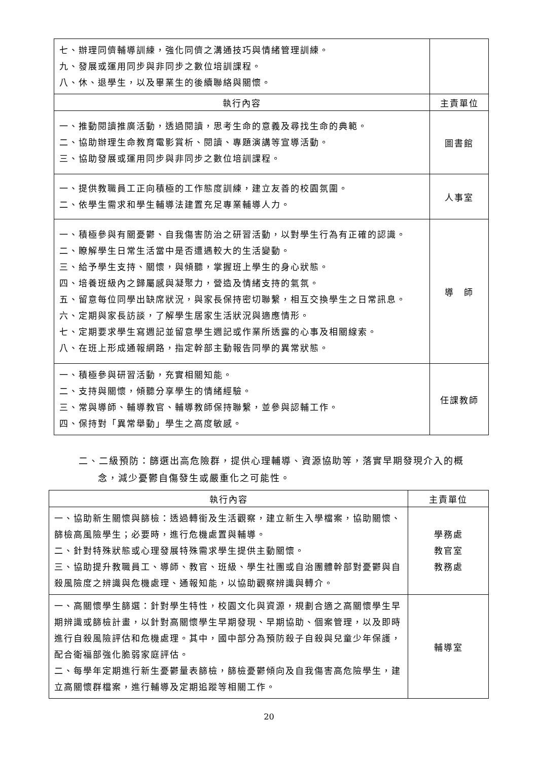| 七、辦理同儕輔導訓練，強化同儕之溝通技巧與情緒管理訓練。 九、發展或運用同步與非同步之數位培訓課程。 八、休、退學生，以及畢業生的後續聯絡與關懷。 | |
| 執行內容 | 主責單位 |
| 一、推動閱讀推廣活動，透過閱讀，思考生命的意義及尋找生命的典範。 二、協助辦理生命教育電影賞析、閱讀、專題演講等宣導活動。 三、協助發展或運用同步與非同步之數位培訓課程。 | 圖書館 |
| 一、提供教職員工正向積極的工作態度訓練，建立友善的校園氛圍。 二、依學生需求和學生輔導法建置充足專業輔導人力。 | 人事室 |
| 一、積極參與有關憂鬱、自我傷害防治之研習活動，以對學生行為有正確的認識。 二、瞭解學生日常生活當中是否遭遇較大的生活變動。 三、給予學生支持、關懷，與傾聽，掌握班上學生的身心狀態。 四、培養班級內之歸屬感與凝聚力，營造及情緒支持的氣氛。 五、留意每位同學出缺席狀況，與家長保持密切聯繫，相互交換學生之日常訊息。 六、定期與家長訪談，了解學生居家生活狀況與適應情形。 七、定期要求學生寫週記並留意學生週記或作業所透露的心事及相關線索。 八、在班上形成通報網路，指定幹部主動報告同學的異常狀態。 | 導 師 |
| 一、積極參與研習活動，充實相關知能。 二、支持與關懷，傾聽分享學生的情緒經驗。 三、常與導師、輔導教官、輔導教師保持聯繫，並參與認輔工作。 四、保持對「異常舉動」學生之高度敏感。 | 任課教師 |
二、二級預防：篩選出高危險群，提供心理輔導、資源協助等，落實早期發現介入的概
念，減少憂鬱自傷發生或嚴重化之可能性。
| 執行內容 | 主責單位 |
| --- | --- |
| 一、協助新生關懷與篩檢：透過轉銜及生活觀察，建立新生入學檔案，協助關懷、篩檢高風險學生；必要時，進行危機處置與輔導。 二、針對特殊狀態或心理發展特殊需求學生提供主動關懷。 三、協助提升教職員工、導師、教官、班級、學生社團或自治團體幹部對憂鬱與自殺風險度之辨識與危機處理、通報知能，以協助觀察辨識與轉介。 | 學務處 教官室 教務處 |
| 一、高關懷學生篩選：針對學生特性，校園文化與資源，規劃合適之高關懷學生早期辨識或篩檢計畫，以針對高關懷學生早期發現、早期協助、個案管理，以及即時進行自殺風險評估和危機處理。其中，國中部分為預防殺子自殺與兒童少年保護，配合衛福部強化脆弱家庭評估。 二、每學年定期進行新生憂鬱量表篩檢，篩檢憂鬱傾向及自我傷害高危險學生，建立高關懷群檔案，進行輔導及定期追蹤等相關工作。 | 輔導室 |
20